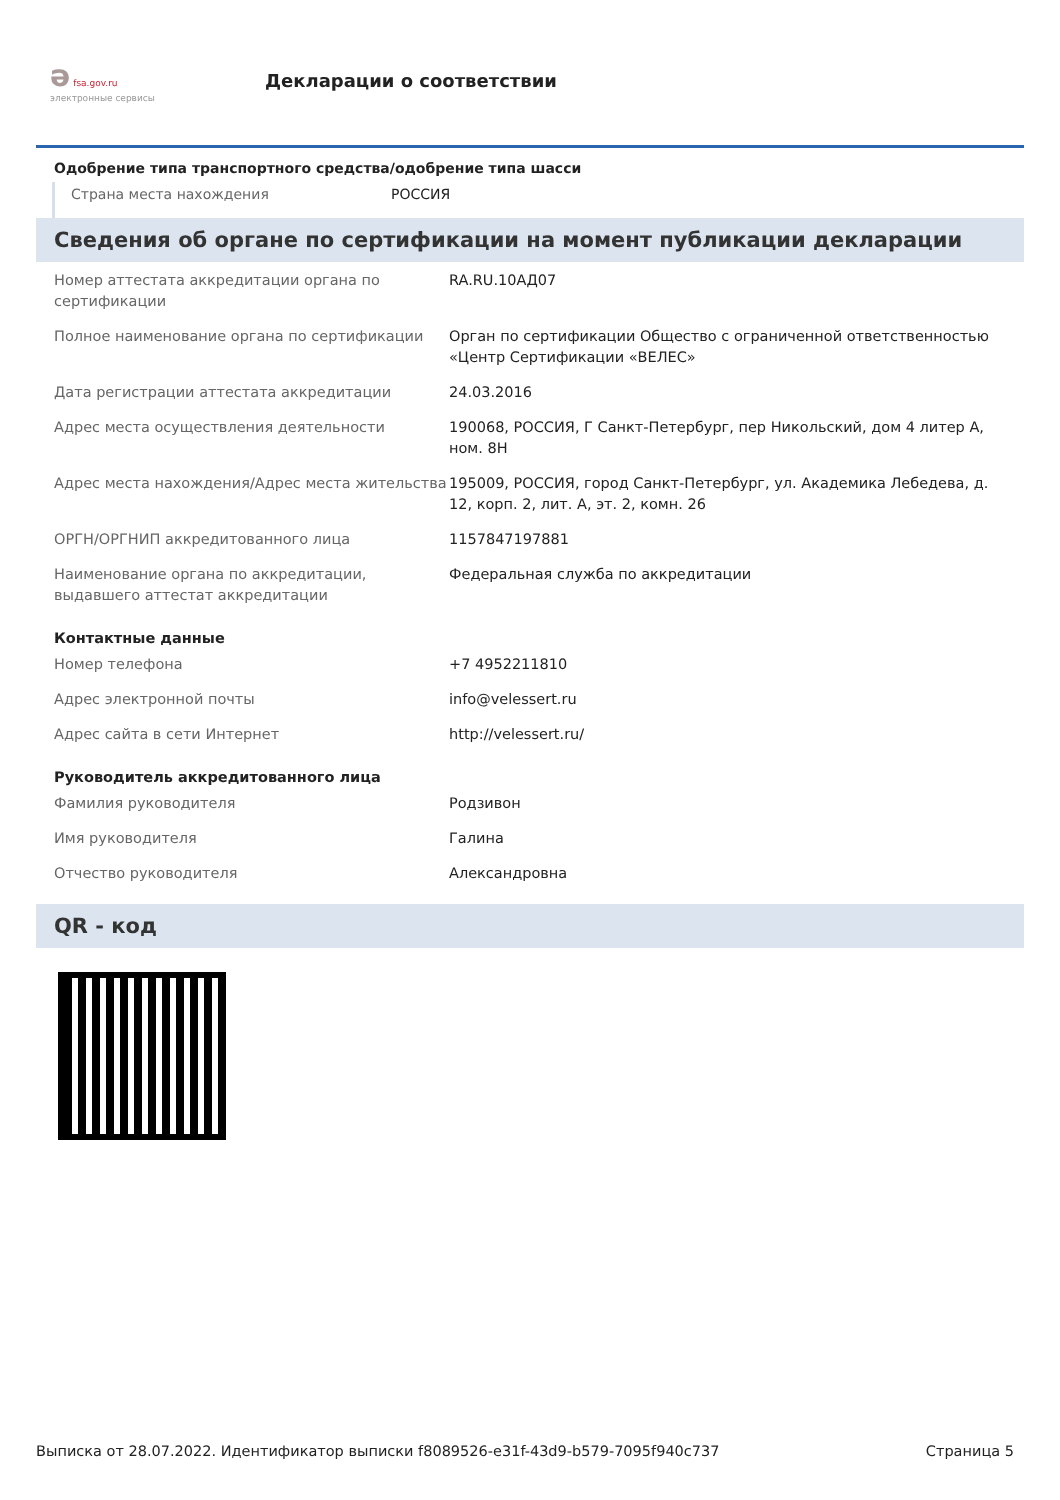ә fsa.gov.ru
электронные сервисы
Декларации о соответствии
Одобрение типа транспортного средства/одобрение типа шасси
Страна места нахождения РОССИЯ
Сведения об органе по сертификации на момент публикации декларации
| Номер аттестата аккредитации органа по сертификации | RA.RU.10АД07 |
| Полное наименование органа по сертификации | Орган по сертификации Общество с ограниченной ответственностью «Центр Сертификации «ВЕЛЕС» |
| Дата регистрации аттестата аккредитации | 24.03.2016 |
| Адрес места осуществления деятельности | 190068, РОССИЯ, Г Санкт-Петербург, пер Никольский, дом 4 литер А, ном. 8Н |
| Адрес места нахождения/Адрес места жительства | 195009, РОССИЯ, город Санкт-Петербург, ул. Академика Лебедева, д. 12, корп. 2, лит. А, эт. 2, комн. 26 |
| ОРГН/ОРГНИП аккредитованного лица | 1157847197881 |
| Наименование органа по аккредитации, выдавшего аттестат аккредитации | Федеральная служба по аккредитации |
| Контактные данные | |
| Номер телефона | +7 4952211810 |
| Адрес электронной почты | info@velessert.ru |
| Адрес сайта в сети Интернет | http://velessert.ru/ |
| Руководитель аккредитованного лица | |
| Фамилия руководителя | Родзивон |
| Имя руководителя | Галина |
| Отчество руководителя | Александровна |
QR - код
Выписка от 28.07.2022. Идентификатор выписки f8089526-e31f-43d9-b579-7095f940c737 Страница 5